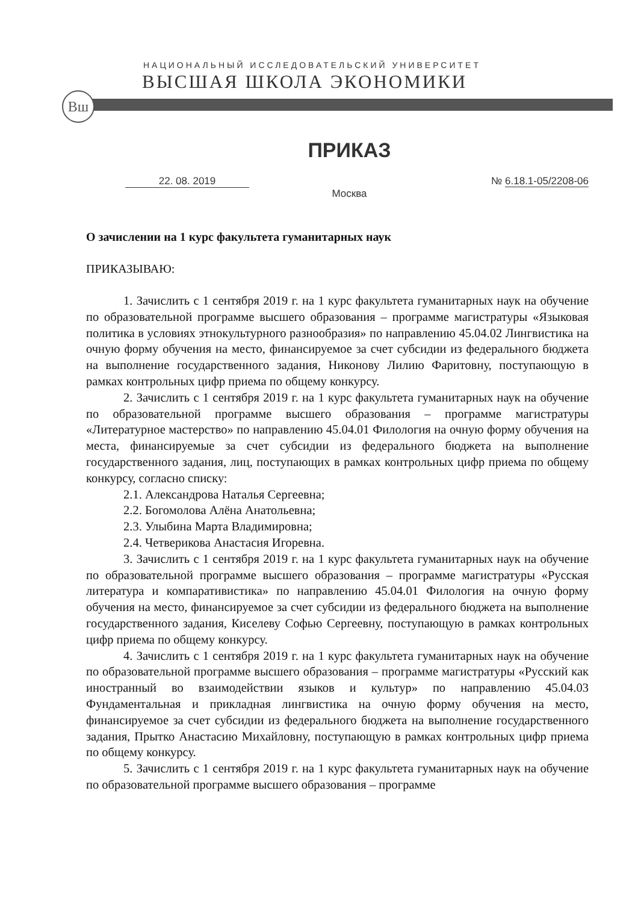НАЦИОНАЛЬНЫЙ ИССЛЕДОВАТЕЛЬСКИЙ УНИВЕРСИТЕТ
ВЫСШАЯ ШКОЛА ЭКОНОМИКИ
Вш
ПРИКАЗ
22. 08. 2019 № 6.18.1-05/2208-06
Москва
О зачислении на 1 курс факультета гуманитарных наук
ПРИКАЗЫВАЮ:
1. Зачислить с 1 сентября 2019 г. на 1 курс факультета гуманитарных наук на обучение по образовательной программе высшего образования – программе магистратуры «Языковая политика в условиях этнокультурного разнообразия» по направлению 45.04.02 Лингвистика на очную форму обучения на место, финансируемое за счет субсидии из федерального бюджета на выполнение государственного задания, Никонову Лилию Фаритовну, поступающую в рамках контрольных цифр приема по общему конкурсу.
2. Зачислить с 1 сентября 2019 г. на 1 курс факультета гуманитарных наук на обучение по образовательной программе высшего образования – программе магистратуры «Литературное мастерство» по направлению 45.04.01 Филология на очную форму обучения на места, финансируемые за счет субсидии из федерального бюджета на выполнение государственного задания, лиц, поступающих в рамках контрольных цифр приема по общему конкурсу, согласно списку:
2.1. Александрова Наталья Сергеевна;
2.2. Богомолова Алёна Анатольевна;
2.3. Улыбина Марта Владимировна;
2.4. Четверикова Анастасия Игоревна.
3. Зачислить с 1 сентября 2019 г. на 1 курс факультета гуманитарных наук на обучение по образовательной программе высшего образования – программе магистратуры «Русская литература и компаративистика» по направлению 45.04.01 Филология на очную форму обучения на место, финансируемое за счет субсидии из федерального бюджета на выполнение государственного задания, Киселеву Софью Сергеевну, поступающую в рамках контрольных цифр приема по общему конкурсу.
4. Зачислить с 1 сентября 2019 г. на 1 курс факультета гуманитарных наук на обучение по образовательной программе высшего образования – программе магистратуры «Русский как иностранный во взаимодействии языков и культур» по направлению 45.04.03 Фундаментальная и прикладная лингвистика на очную форму обучения на место, финансируемое за счет субсидии из федерального бюджета на выполнение государственного задания, Прытко Анастасию Михайловну, поступающую в рамках контрольных цифр приема по общему конкурсу.
5. Зачислить с 1 сентября 2019 г. на 1 курс факультета гуманитарных наук на обучение по образовательной программе высшего образования – программе